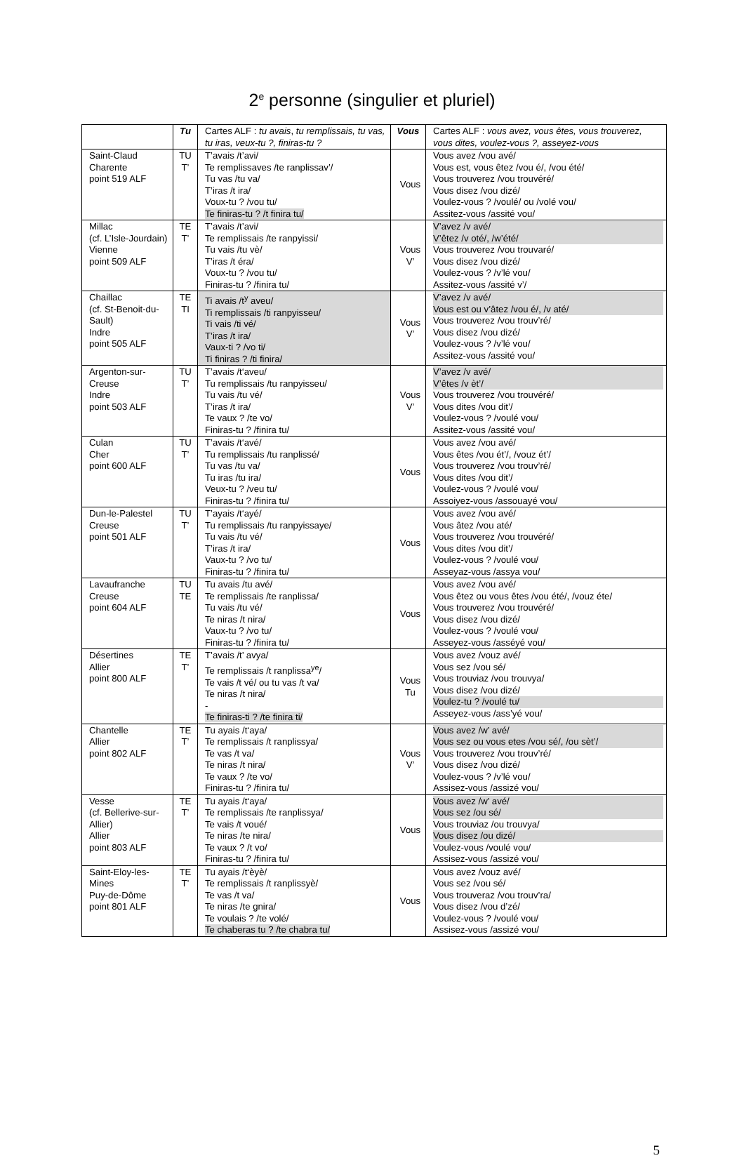2<sup>e</sup> personne (singulier et pluriel)
| | Tu | Cartes ALF : tu avais , tu remplissais, tu vas, tu iras, veux-tu ?, finiras-tu ? | Vous | Cartes ALF : vous avez, vous êtes, vous trouverez, vous dites, voulez-vous ?, asseyez-vous |
| --- | --- | --- | --- | --- |
| Saint-Claud Charente point 519 ALF | TU T’ | T’avais /t’avi/ Te remplissaves /te ranplissav’/ Tu vas /tu va/ T’iras /t ira/ Voux-tu ? /vou tu/ Te finiras-tu ? /t finira tu/ | Vous | Vous avez /vou avé/ Vous est, vous êtez /vou é/, /vou été/ Vous trouverez /vou trouvéré/ Vous disez /vou dizé/ Voulez-vous ? /voulé/ ou /volé vou/ Assitez-vous /assité vou/ |
| Millac (cf. L’Isle-Jourdain) Vienne point 509 ALF | TE T’ | T’avais /t’avi/ Te remplissais /te ranpyissi/ Tu vais /tu vè/ T’iras /t éra/ Voux-tu ? /vou tu/ Finiras-tu ? /finira tu/ | Vous V’ | V’avez /v avé/ V’êtez /v oté/, /w’été/ Vous trouverez /vou trouvaré/ Vous disez /vou dizé/ Voulez-vous ? /v’lé vou/ Assitez-vous /assité v’/ |
| Chaillac (cf. St-Benoit-du-Sault) Indre point 505 ALF | TE TI | Ti avais /t<sup>y</sup> aveu/ Ti remplissais /ti ranpyisseu/ Ti vais /ti vé/ T’iras /t ira/ Vaux-ti ? /vo ti/ Ti finiras ? /ti finira/ | Vous V’ | V’avez /v avé/ Vous est ou v’âtez /vou é/, /v até/ Vous trouverez /vou trouv’ré/ Vous disez /vou dizé/ Voulez-vous ? /v’lé vou/ Assitez-vous /assité vou/ |
| Argenton-sur-Creuse Indre point 503 ALF | TU T’ | T’avais /t‘aveu/ Tu remplissais /tu ranpyisseu/ Tu vais /tu vé/ T’iras /t ira/ Te vaux ? /te vo/ Finiras-tu ? /finira tu/ | Vous V’ | V’avez /v avé/ V’êtes /v èt’/ Vous trouverez /vou trouvéré/ Vous dites /vou dit’/ Voulez-vous ? /voulé vou/ Assitez-vous /assité vou/ |
| Culan Cher point 600 ALF | TU T’ | T’avais /t‘avé/ Tu remplissais /tu ranplissé/ Tu vas /tu va/ Tu iras /tu ira/ Veux-tu ? /veu tu/ Finiras-tu ? /finira tu/ | Vous | Vous avez /vou avé/ Vous êtes /vou ét’/, /vouz ét’/ Vous trouverez /vou trouv’ré/ Vous dites /vou dit’/ Voulez-vous ? /voulé vou/ Assoiyez-vous /assouayé vou/ |
| Dun-le-Palestel Creuse point 501 ALF | TU T’ | T’ayais /t‘ayé/ Tu remplissais /tu ranpyissaye/ Tu vais /tu vé/ T’iras /t ira/ Vaux-tu ? /vo tu/ Finiras-tu ? /finira tu/ | Vous | Vous avez /vou avé/ Vous âtez /vou até/ Vous trouverez /vou trouvéré/ Vous dites /vou dit’/ Voulez-vous ? /voulé vou/ Asseyaz-vous /assya vou/ |
| Lavaufranche Creuse point 604 ALF | TU TE | Tu avais /tu avé/ Te remplissais /te ranplissa/ Tu vais /tu vé/ Te niras /t nira/ Vaux-tu ? /vo tu/ Finiras-tu ? /finira tu/ | Vous | Vous avez /vou avé/ Vous êtez ou vous êtes /vou été/, /vouz éte/ Vous trouverez /vou trouvéré/ Vous disez /vou dizé/ Voulez-vous ? /voulé vou/ Asseyez-vous /asséyé vou/ |
| Désertines Allier point 800 ALF | TE T’ | T’avais /t’ avya/ Te remplissais /t ranplissa<sup>ye</sup>/ Te vais /t vé/ ou tu vas /t va/ Te niras /t nira/ - Te finiras-ti ? /te finira ti/ | Vous Tu | Vous avez /vouz avé/ Vous sez /vou sé/ Vous trouviaz /vou trouvya/ Vous disez /vou dizé/ Voulez-tu ? /voulé tu/ Asseyez-vous /ass’yé vou/ |
| Chantelle Allier point 802 ALF | TE T’ | Tu ayais /t‘aya/ Te remplissais /t ranplissya/ Te vas /t va/ Te niras /t nira/ Te vaux ? /te vo/ Finiras-tu ? /finira tu/ | Vous V’ | Vous avez /w’ avé/ Vous sez ou vous etes /vou sé/, /ou sèt’/ Vous trouverez /vou trouv’ré/ Vous disez /vou dizé/ Voulez-vous ? /v’lé vou/ Assisez-vous /assizé vou/ |
| Vesse (cf. Bellerive-sur-Allier) Allier point 803 ALF | TE T’ | Tu ayais /t‘aya/ Te remplissais /te ranplissya/ Te vais /t voué/ Te niras /te nira/ Te vaux ? /t vo/ Finiras-tu ? /finira tu/ | Vous | Vous avez /w’ avé/ Vous sez /ou sé/ Vous trouviaz /ou trouvya/ Vous disez /ou dizé/ Voulez-vous /voulé vou/ Assisez-vous /assizé vou/ |
| Saint-Eloy-les-Mines Puy-de-Dôme point 801 ALF | TE T’ | Tu ayais /t‘èyè/ Te remplissais /t ranplissyè/ Te vas /t va/ Te niras /te gnira/ Te voulais ? /te volé/ Te chaberas tu ? /te chabra tu/ | Vous | Vous avez /vouz avé/ Vous sez /vou sé/ Vous trouveraz /vou trouv’ra/ Vous disez /vou d’zé/ Voulez-vous ? /voulé vou/ Assisez-vous /assizé vou/ |
5